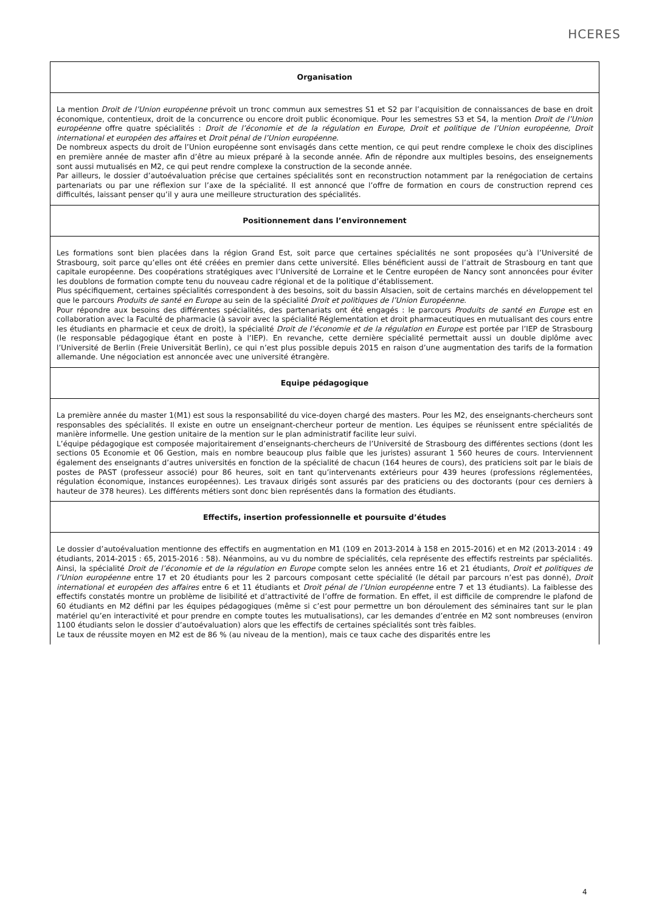HCERES
| Organisation |
| --- |
| La mention Droit de l’Union européenne prévoit un tronc commun aux semestres S1 et S2 par l’acquisition de connaissances de base en droit économique, contentieux, droit de la concurrence ou encore droit public économique. Pour les semestres S3 et S4, la mention Droit de l’Union européenne offre quatre spécialités : Droit de l’économie et de la régulation en Europe, Droit et politique de l’Union européenne, Droit international et européen des affaires et Droit pénal de l’Union européenne. De nombreux aspects du droit de l’Union européenne sont envisagés dans cette mention, ce qui peut rendre complexe le choix des disciplines en première année de master afin d’être au mieux préparé à la seconde année. Afin de répondre aux multiples besoins, des enseignements sont aussi mutualisés en M2, ce qui peut rendre complexe la construction de la seconde année. Par ailleurs, le dossier d’autoévaluation précise que certaines spécialités sont en reconstruction notamment par la renégociation de certains partenariats ou par une réflexion sur l’axe de la spécialité. Il est annoncé que l’offre de formation en cours de construction reprend ces difficultés, laissant penser qu’il y aura une meilleure structuration des spécialités. |
| Positionnement dans l’environnement |
| Les formations sont bien placées dans la région Grand Est, soit parce que certaines spécialités ne sont proposées qu’à l’Université de Strasbourg, soit parce qu’elles ont été créées en premier dans cette université. Elles bénéficient aussi de l’attrait de Strasbourg en tant que capitale européenne. Des coopérations stratégiques avec l’Université de Lorraine et le Centre européen de Nancy sont annoncées pour éviter les doublons de formation compte tenu du nouveau cadre régional et de la politique d’établissement. Plus spécifiquement, certaines spécialités correspondent à des besoins, soit du bassin Alsacien, soit de certains marchés en développement tel que le parcours Produits de santé en Europe au sein de la spécialité Droit et politiques de l’Union Européenne . Pour répondre aux besoins des différentes spécialités, des partenariats ont été engagés : le parcours Produits de santé en Europe est en collaboration avec la Faculté de pharmacie (à savoir avec la spécialité Réglementation et droit pharmaceutiques en mutualisant des cours entre les étudiants en pharmacie et ceux de droit), la spécialité Droit de l’économie et de la régulation en Europe est portée par l’IEP de Strasbourg (le responsable pédagogique étant en poste à l’IEP). En revanche, cette dernière spécialité permettait aussi un double diplôme avec l’Université de Berlin (Freie Universität Berlin), ce qui n’est plus possible depuis 2015 en raison d’une augmentation des tarifs de la formation allemande. Une négociation est annoncée avec une université étrangère. |
| Equipe pédagogique |
| La première année du master 1(M1) est sous la responsabilité du vice-doyen chargé des masters. Pour les M2, des enseignants-chercheurs sont responsables des spécialités. Il existe en outre un enseignant-chercheur porteur de mention. Les équipes se réunissent entre spécialités de manière informelle. Une gestion unitaire de la mention sur le plan administratif facilite leur suivi. L’équipe pédagogique est composée majoritairement d’enseignants-chercheurs de l’Université de Strasbourg des différentes sections (dont les sections 05 Economie et 06 Gestion, mais en nombre beaucoup plus faible que les juristes) assurant 1 560 heures de cours. Interviennent également des enseignants d’autres universités en fonction de la spécialité de chacun (164 heures de cours), des praticiens soit par le biais de postes de PAST (professeur associé) pour 86 heures, soit en tant qu’intervenants extérieurs pour 439 heures (professions réglementées, régulation économique, instances européennes). Les travaux dirigés sont assurés par des praticiens ou des doctorants (pour ces derniers à hauteur de 378 heures). Les différents métiers sont donc bien représentés dans la formation des étudiants. |
| Effectifs, insertion professionnelle et poursuite d’études |
| Le dossier d’autoévaluation mentionne des effectifs en augmentation en M1 (109 en 2013-2014 à 158 en 2015-2016) et en M2 (2013-2014 : 49 étudiants, 2014-2015 : 65, 2015-2016 : 58). Néanmoins, au vu du nombre de spécialités, cela représente des effectifs restreints par spécialités. Ainsi, la spécialité Droit de l’économie et de la régulation en Europe compte selon les années entre 16 et 21 étudiants, Droit et politiques de l’Union européenne entre 17 et 20 étudiants pour les 2 parcours composant cette spécialité (le détail par parcours n’est pas donné), Droit international et européen des affaires entre 6 et 11 étudiants et Droit pénal de l’Union européenne entre 7 et 13 étudiants). La faiblesse des effectifs constatés montre un problème de lisibilité et d’attractivité de l’offre de formation. En effet, il est difficile de comprendre le plafond de 60 étudiants en M2 défini par les équipes pédagogiques (même si c’est pour permettre un bon déroulement des séminaires tant sur le plan matériel qu’en interactivité et pour prendre en compte toutes les mutualisations), car les demandes d’entrée en M2 sont nombreuses (environ 1100 étudiants selon le dossier d’autoévaluation) alors que les effectifs de certaines spécialités sont très faibles. Le taux de réussite moyen en M2 est de 86 % (au niveau de la mention), mais ce taux cache des disparités entre les |
4